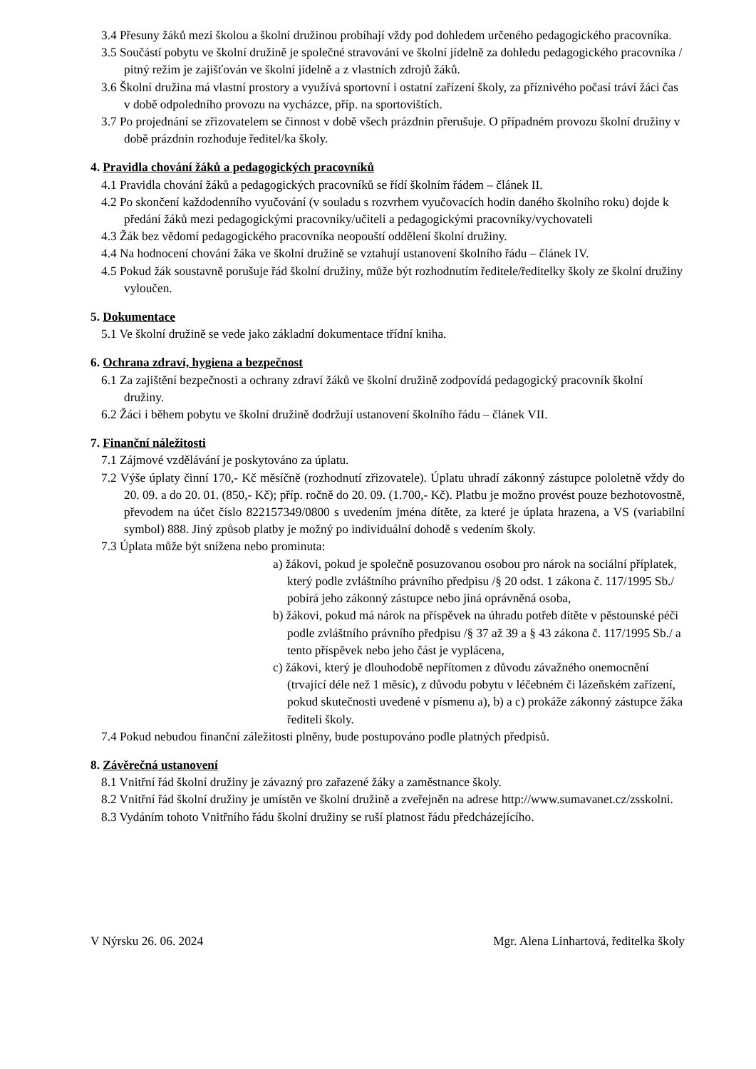3.4 Přesuny žáků mezi školou a školní družinou probíhají vždy pod dohledem určeného pedagogického pracovníka.
3.5 Součástí pobytu ve školní družině je společné stravování ve školní jídelně za dohledu pedagogického pracovníka / pitný režim je zajišťován ve školní jídelně a z vlastních zdrojů žáků.
3.6 Školní družina má vlastní prostory a využívá sportovní i ostatní zařízení školy, za příznivého počasí tráví žáci čas v době odpoledního provozu na vycházce, příp. na sportovištích.
3.7 Po projednání se zřizovatelem se činnost v době všech prázdnin přerušuje. O případném provozu školní družiny v době prázdnin rozhoduje ředitel/ka školy.
4. Pravidla chování žáků a pedagogických pracovníků
4.1 Pravidla chování žáků a pedagogických pracovníků se řídí školním řádem – článek II.
4.2 Po skončení každodenního vyučování (v souladu s rozvrhem vyučovacích hodin daného školního roku) dojde k předání žáků mezi pedagogickými pracovníky/učiteli a pedagogickými pracovníky/vychovateli
4.3 Žák bez vědomí pedagogického pracovníka neopouští oddělení školní družiny.
4.4 Na hodnocení chování žáka ve školní družině se vztahují ustanovení školního řádu – článek IV.
4.5 Pokud žák soustavně porušuje řád školní družiny, může být rozhodnutím ředitele/ředitelky školy ze školní družiny vyloučen.
5. Dokumentace
5.1 Ve školní družině se vede jako základní dokumentace třídní kniha.
6. Ochrana zdraví, hygiena a bezpečnost
6.1 Za zajištění bezpečnosti a ochrany zdraví žáků ve školní družině zodpovídá pedagogický pracovník školní družiny.
6.2 Žáci i během pobytu ve školní družině dodržují ustanovení školního řádu – článek VII.
7. Finanční náležitosti
7.1 Zájmové vzdělávání je poskytováno za úplatu.
7.2 Výše úplaty činní 170,- Kč měsíčně (rozhodnutí zřizovatele). Úplatu uhradí zákonný zástupce pololetně vždy do 20. 09. a do 20. 01. (850,- Kč); příp. ročně do 20. 09. (1.700,- Kč). Platbu je možno provést pouze bezhotovostně, převodem na účet číslo 822157349/0800 s uvedením jména dítěte, za které je úplata hrazena, a VS (variabilní symbol) 888. Jiný způsob platby je možný po individuální dohodě s vedením školy.
7.3 Úplata může být snížena nebo prominuta:
a) žákovi, pokud je společně posuzovanou osobou pro nárok na sociální příplatek, který podle zvláštního právního předpisu /§ 20 odst. 1 zákona č. 117/1995 Sb./ pobírá jeho zákonný zástupce nebo jiná oprávněná osoba,
b) žákovi, pokud má nárok na příspěvek na úhradu potřeb dítěte v pěstounské péči podle zvláštního právního předpisu /§ 37 až 39 a § 43 zákona č. 117/1995 Sb./ a tento příspěvek nebo jeho část je vyplácena,
c) žákovi, který je dlouhodobě nepřítomen z důvodu závažného onemocnění (trvající déle než 1 měsíc), z důvodu pobytu v léčebném či lázeňském zařízení, pokud skutečnosti uvedené v písmenu a), b) a c) prokáže zákonný zástupce žáka řediteli školy.
7.4 Pokud nebudou finanční záležitosti plněny, bude postupováno podle platných předpisů.
8. Závěrečná ustanovení
8.1 Vnitřní řád školní družiny je závazný pro zařazené žáky a zaměstnance školy.
8.2 Vnitřní řád školní družiny je umístěn ve školní družině a zveřejněn na adrese http://www.sumavanet.cz/zsskolni.
8.3 Vydáním tohoto Vnitřního řádu školní družiny se ruší platnost řádu předcházejícího.
V Nýrsku 26. 06. 2024 Mgr. Alena Linhartová, ředitelka školy